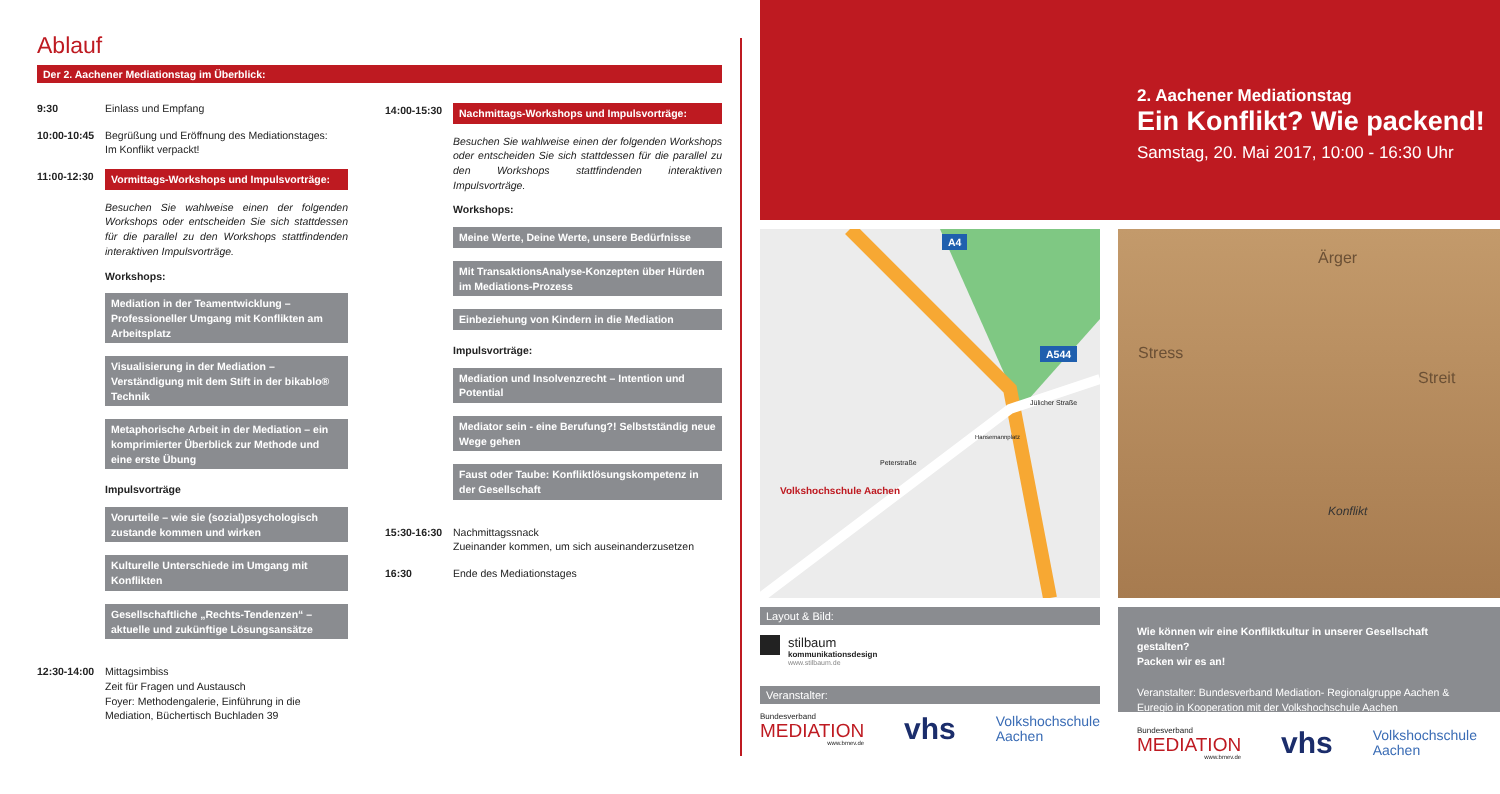Ablauf
Der 2. Aachener Mediationstag im Überblick:
9:30 Einlass und Empfang
10:00-10:45
Begrüßung und Eröffnung des Mediationstages:
Im Konflikt verpackt!
11:00-12:30
Vormittags-Workshops und Impulsvorträge:
Besuchen Sie wahlweise einen der folgenden Workshops oder entscheiden Sie sich stattdessen für die parallel zu den Workshops stattfindenden interaktiven Impulsvorträge.
Workshops:
Mediation in der Teamentwicklung – Professioneller Umgang mit Konflikten am Arbeitsplatz
Visualisierung in der Mediation – Verständigung mit dem Stift in der bikablo® Technik
Metaphorische Arbeit in der Mediation – ein komprimierter Überblick zur Methode und eine erste Übung
Impulsvorträge
Vorurteile – wie sie (sozial)psychologisch zustande kommen und wirken
Kulturelle Unterschiede im Umgang mit Konflikten
Gesellschaftliche „Rechts-Tendenzen“ – aktuelle und zukünftige Lösungsansätze
12:30-14:00
Mittagsimbiss
Zeit für Fragen und Austausch
Foyer: Methodengalerie, Einführung in die Mediation, Büchertisch Buchladen 39
14:00-15:30
Nachmittags-Workshops und Impulsvorträge:
Besuchen Sie wahlweise einen der folgenden Workshops oder entscheiden Sie sich stattdessen für die parallel zu den Workshops stattfindenden interaktiven Impulsvorträge.
Workshops:
Meine Werte, Deine Werte, unsere Bedürfnisse
Mit TransaktionsAnalyse-Konzepten über Hürden im Mediations-Prozess
Einbeziehung von Kindern in die Mediation
Impulsvorträge:
Mediation und Insolvenzrecht – Intention und Potential
Mediator sein - eine Berufung?! Selbstständig neue Wege gehen
Faust oder Taube: Konfliktlösungskompetenz in der Gesellschaft
15:30-16:30
Nachmittagssnack
Zueinander kommen, um sich auseinanderzusetzen
16:30 Ende des Mediationstages
2. Aachener Mediationstag
Ein Konflikt? Wie packend!
Samstag, 20. Mai 2017, 10:00 - 16:30 Uhr
A4
A544
Volkshochschule Aachen
Peterstraße
Jülicher Straße
Hansemannplatz
Konflikt
Ärger
Stress
Streit
Layout & Bild:
stilbaum
kommunikationsdesign
www.stilbaum.de
Veranstalter:
Bundesverband
MEDIATION
www.bmev.de
vhs
Volkshochschule
Aachen
Wie können wir eine Konfliktkultur in unserer Gesellschaft gestalten?
Packen wir es an!
Veranstalter: Bundesverband Mediation- Regionalgruppe Aachen & Euregio in Kooperation mit der Volkshochschule Aachen
Bundesverband
MEDIATION
www.bmev.de
vhs
Volkshochschule
Aachen